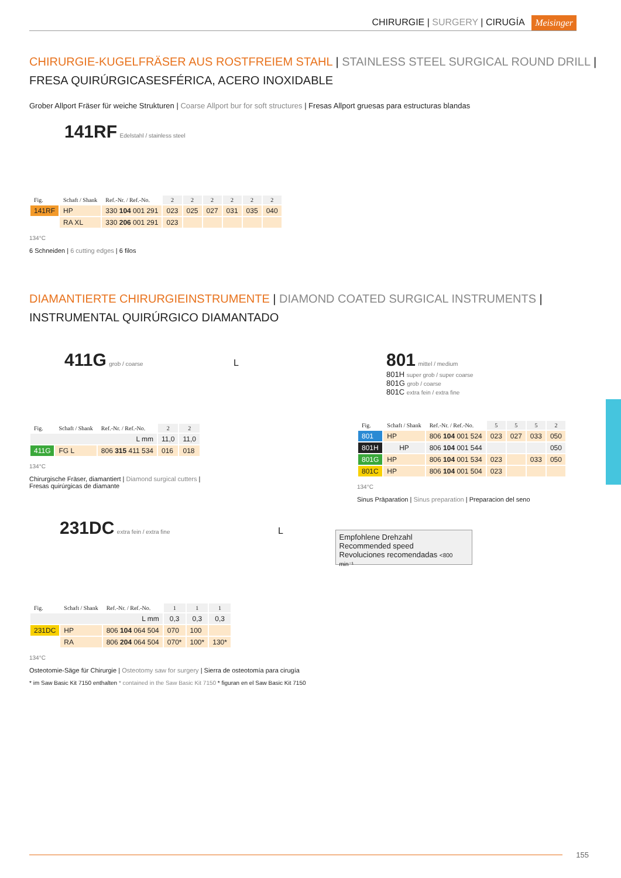CHIRURGIE | SURGERY | CIRUGÍA Meisinger
CHIRURGIE-KUGELFRÄSER AUS ROSTFREIEM STAHL | STAINLESS STEEL SURGICAL ROUND DRILL |
FRESA QUIRÚRGICASESFÉRICA, ACERO INOXIDABLE
Grober Allport Fräser für weiche Strukturen | Coarse Allport bur for soft structures | Fresas Allport gruesas para estructuras blandas
141RF Edelstahl / stainless steel
| Fig. | Schaft / Shank | Ref.-Nr. / Ref.-No. | 2 | 2 | 2 | 2 | 2 | 2 |
| 141RF | HP | 330 104 001 291 | 023 | 025 | 027 | 031 | 035 | 040 |
| | RA XL | 330 206 001 291 | 023 | | | | | |
134°C
6 Schneiden | 6 cutting edges | 6 filos
DIAMANTIERTE CHIRURGIEINSTRUMENTE | DIAMOND COATED SURGICAL INSTRUMENTS |
INSTRUMENTAL QUIRÚRGICO DIAMANTADO
411G grob / coarse L
| Fig. | Schaft / Shank | Ref.-Nr. / Ref.-No. | 2 | 2 |
| L mm | | | 11,0 | 11,0 |
| 411G | FG L | 806 315 411 534 | 016 | 018 |
134°C
Chirurgische Fräser, diamantiert | Diamond surgical cutters |
Fresas quirúrgicas de diamante
801 mittel / medium
801H super grob / super coarse
801G grob / coarse
801C extra fein / extra fine
| Fig. | Schaft / Shank | Ref.-Nr. / Ref.-No. | 5 | 5 | 5 | 2 |
| 801 | HP | 806 104 001 524 | 023 | 027 | 033 | 050 |
| 801H | HP | 806 104 001 544 | | | | 050 |
| 801G | HP | 806 104 001 534 | 023 | | 033 | 050 |
| 801C | HP | 806 104 001 504 | 023 | | | |
134°C
Sinus Präparation | Sinus preparation | Preparacion del seno
231DC extra fein / extra fine L
| Fig. | Schaft / Shank | Ref.-Nr. / Ref.-No. | 1 | 1 | 1 |
| L mm | | | 0,3 | 0,3 | 0,3 |
| 231DC | HP | 806 104 064 504 | 070 | 100 | |
| | RA | 806 204 064 504 | 070* | 100* | 130* |
134°C
Osteotomie-Säge für Chirurgie | Osteotomy saw for surgery | Sierra de osteotomía para cirugía
* im Saw Basic Kit 7150 enthalten * contained in the Saw Basic Kit 7150 * figuran en el Saw Basic Kit 7150
Empfohlene Drehzahl
Recommended speed
Revoluciones recomendadas <800 min⁻¹
155